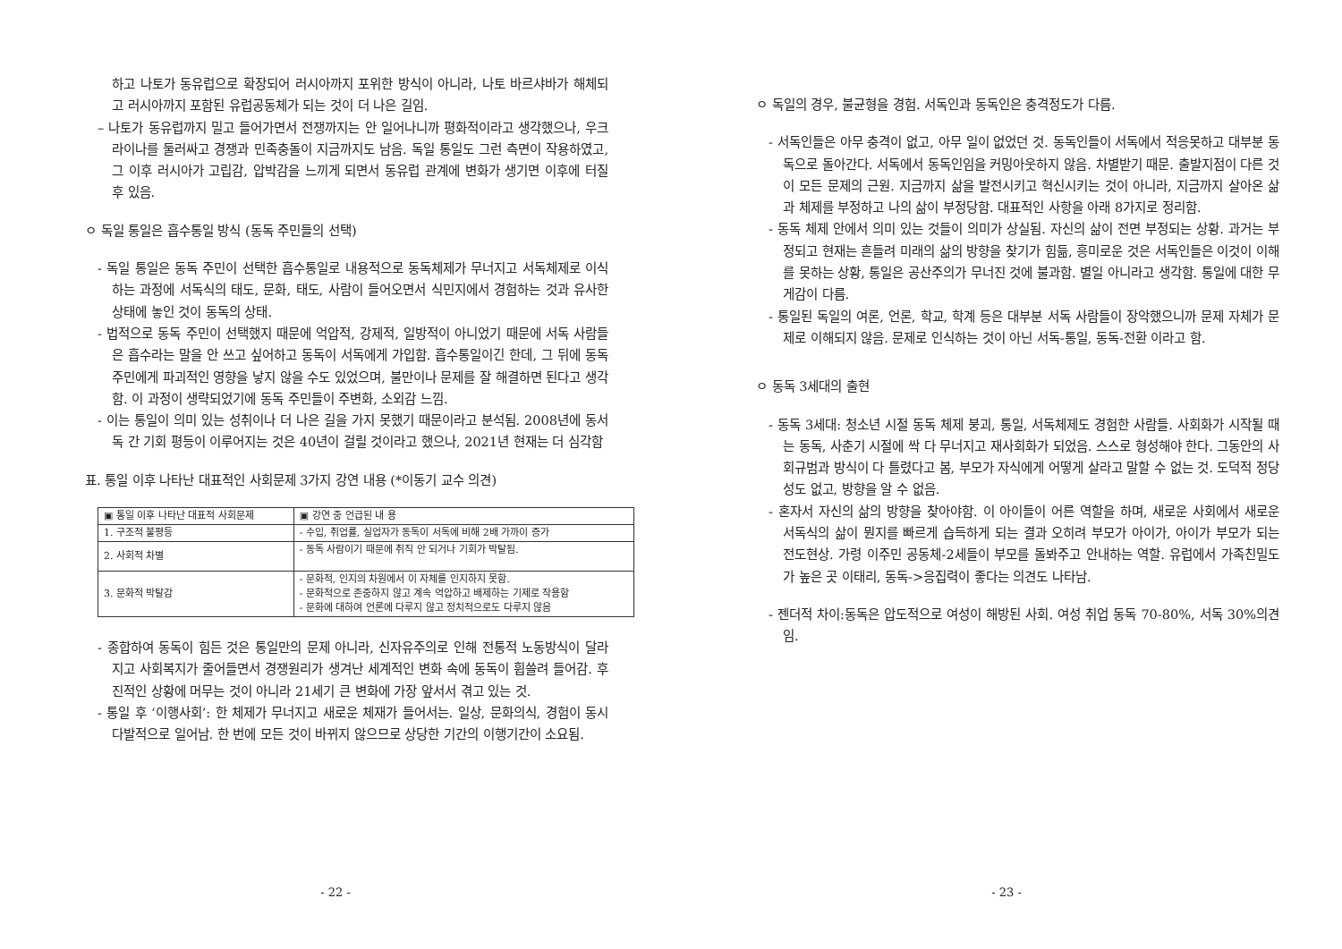하고 나토가 동유럽으로 확장되어 러시아까지 포위한 방식이 아니라, 나토 바르샤바가 해체되고 러시아까지 포함된 유럽공동체가 되는 것이 더 나은 길임.
– 나토가 동유럽까지 밀고 들어가면서 전쟁까지는 안 일어나니까 평화적이라고 생각했으나, 우크라이나를 둘러싸고 경쟁과 민족충돌이 지금까지도 남음. 독일 통일도 그런 측면이 작용하였고, 그 이후 러시아가 고립감, 압박감을 느끼게 되면서 동유럽 관계에 변화가 생기면 이후에 터질 후 있음.
ㅇ 독일 통일은 흡수통일 방식 (동독 주민들의 선택)
- 독일 통일은 동독 주민이 선택한 흡수통일로 내용적으로 동독체제가 무너지고 서독체제로 이식하는 과정에 서독식의 태도, 문화, 태도, 사람이 들어오면서 식민지에서 경험하는 것과 유사한 상태에 놓인 것이 동독의 상태.
- 법적으로 동독 주민이 선택했지 때문에 억압적, 강제적, 일방적이 아니었기 때문에 서독 사람들은 흡수라는 말을 안 쓰고 싶어하고 동독이 서독에게 가입함. 흡수통일이긴 한데, 그 뒤에 동독 주민에게 파괴적인 영향을 낳지 않을 수도 있었으며, 불만이나 문제를 잘 해결하면 된다고 생각함. 이 과정이 생략되었기에 동독 주민들이 주변화, 소외감 느낌.
- 이는 통일이 의미 있는 성취이나 더 나은 길을 가지 못했기 때문이라고 분석됨. 2008년에 동서독 간 기회 평등이 이루어지는 것은 40년이 걸릴 것이라고 했으나, 2021년 현재는 더 심각함
표. 통일 이후 나타난 대표적인 사회문제 3가지 강연 내용 (*이동기 교수 의견)
| ▣ 통일 이후 나타난 대표적 사회문제 | ▣ 강연 중 언급된 내 용 |
| 1. 구조적 불평등 | - 수입, 취업률, 실업자가 동독이 서독에 비해 2배 가까이 증가 |
| 2. 사회적 차별 | - 동독 사람이기 때문에 취직 안 되거나 기회가 박탈됨. |
| 3. 문화적 박탈감 | - 문화적, 인지의 차원에서 이 자체를 인지하지 못함. - 문화적으로 존중하지 않고 계속 억압하고 배제하는 기제로 작용함 - 문화에 대하여 언론에 다루지 않고 정치적으로도 다루지 않음 |
- 종합하여 동독이 힘든 것은 통일만의 문제 아니라, 신자유주의로 인해 전통적 노동방식이 달라지고 사회복지가 줄어들면서 경쟁원리가 생겨난 세계적인 변화 속에 동독이 휩쓸려 들어감. 후진적인 상황에 머무는 것이 아니라 21세기 큰 변화에 가장 앞서서 겪고 있는 것.
- 통일 후 ‘이행사회’: 한 체제가 무너지고 새로운 체재가 들어서는. 일상, 문화의식, 경험이 동시다발적으로 일어남. 한 번에 모든 것이 바뀌지 않으므로 상당한 기간의 이행기간이 소요됨.
- 22 -
ㅇ 독일의 경우, 불균형을 경험. 서독인과 동독인은 충격정도가 다름.
- 서독인들은 아무 충격이 없고, 아무 일이 없었던 것. 동독인들이 서독에서 적응못하고 대부분 동독으로 돌아간다. 서독에서 동독인임을 커밍아웃하지 않음. 차별받기 때문. 출발지점이 다른 것이 모든 문제의 근원. 지금까지 삶을 발전시키고 혁신시키는 것이 아니라, 지금까지 살아온 삶과 체제를 부정하고 나의 삶이 부정당함. 대표적인 사항을 아래 8가지로 정리함.
- 동독 체제 안에서 의미 있는 것들이 의미가 상실됨. 자신의 삶이 전면 부정되는 상황. 과거는 부정되고 현재는 흔들려 미래의 삶의 방향을 찾기가 힘듦, 흥미로운 것은 서독인들은 이것이 이해를 못하는 상황, 통일은 공산주의가 무너진 것에 불과함. 별일 아니라고 생각함. 통일에 대한 무게감이 다름.
- 통일된 독일의 여론, 언론, 학교, 학계 등은 대부분 서독 사람들이 장악했으니까 문제 자체가 문제로 이해되지 않음. 문제로 인식하는 것이 아닌 서독-통일, 동독-전환 이라고 함.
ㅇ 동독 3세대의 출현
- 동독 3세대: 청소년 시절 동독 체제 붕괴, 통일, 서독체제도 경험한 사람들. 사회화가 시작될 때는 동독, 사춘기 시절에 싹 다 무너지고 재사회화가 되었음. 스스로 형성해야 한다. 그동안의 사회규범과 방식이 다 틀렸다고 봄, 부모가 자식에게 어떻게 살라고 말할 수 없는 것. 도덕적 정당성도 없고, 방향을 알 수 없음.
- 혼자서 자신의 삶의 방향을 찾아야함. 이 아이들이 어른 역할을 하며, 새로운 사회에서 새로운 서독식의 삶이 뭔지를 빠르게 습득하게 되는 결과 오히려 부모가 아이가, 아이가 부모가 되는 전도현상. 가령 이주민 공동체-2세들이 부모를 돌봐주고 안내하는 역할. 유럽에서 가족친밀도가 높은 곳 이태리, 동독->응집력이 좋다는 의견도 나타남.
- 젠더적 차이:동독은 압도적으로 여성이 해방된 사회. 여성 취업 동독 70-80%, 서독 30%의견임.
- 23 -